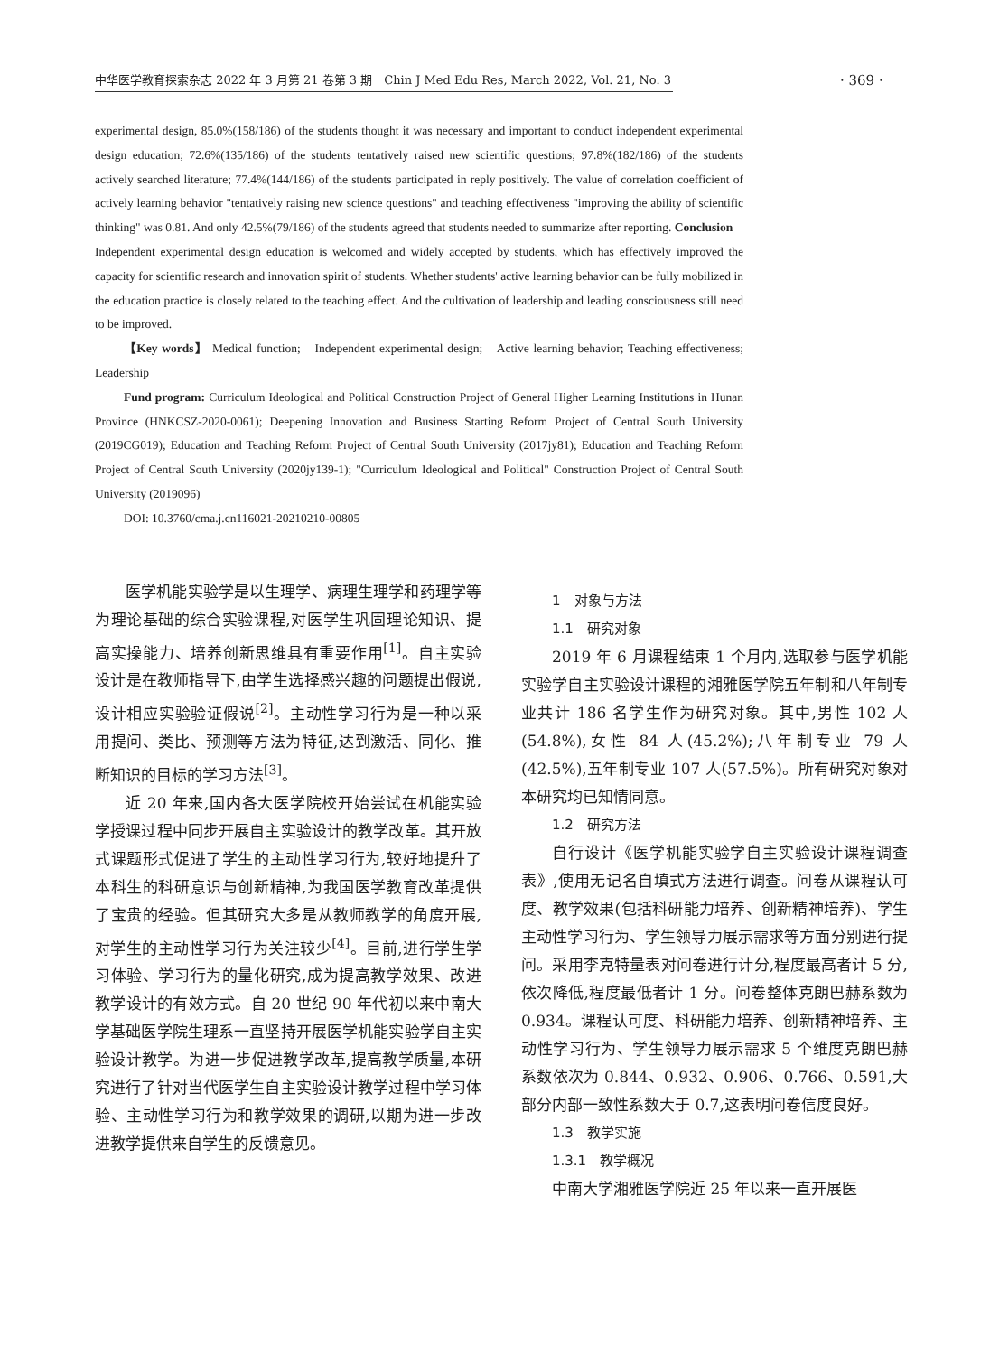中华医学教育探索杂志 2022 年 3 月第 21 卷第 3 期　Chin J Med Edu Res, March 2022, Vol. 21, No. 3
· 369 ·
experimental design, 85.0%(158/186) of the students thought it was necessary and important to conduct independent experimental design education; 72.6%(135/186) of the students tentatively raised new scientific questions; 97.8%(182/186) of the students actively searched literature; 77.4%(144/186) of the students participated in reply positively. The value of correlation coefficient of actively learning behavior "tentatively raising new science questions" and teaching effectiveness "improving the ability of scientific thinking" was 0.81. And only 42.5%(79/186) of the students agreed that students needed to summarize after reporting. Conclusion　Independent experimental design education is welcomed and widely accepted by students, which has effectively improved the capacity for scientific research and innovation spirit of students. Whether students' active learning behavior can be fully mobilized in the education practice is closely related to the teaching effect. And the cultivation of leadership and leading consciousness still need to be improved.
【Key words】 Medical function;　Independent experimental design;　Active learning behavior; Teaching effectiveness;　Leadership
Fund program: Curriculum Ideological and Political Construction Project of General Higher Learning Institutions in Hunan Province (HNKCSZ-2020-0061); Deepening Innovation and Business Starting Reform Project of Central South University (2019CG019); Education and Teaching Reform Project of Central South University (2017jy81); Education and Teaching Reform Project of Central South University (2020jy139-1); "Curriculum Ideological and Political" Construction Project of Central South University (2019096)
DOI: 10.3760/cma.j.cn116021-20210210-00805
医学机能实验学是以生理学、病理生理学和药理学等为理论基础的综合实验课程,对医学生巩固理论知识、提高实操能力、培养创新思维具有重要作用<sup>[1]</sup>。自主实验设计是在教师指导下,由学生选择感兴趣的问题提出假说,设计相应实验验证假说<sup>[2]</sup>。主动性学习行为是一种以采用提问、类比、预测等方法为特征,达到激活、同化、推断知识的目标的学习方法<sup>[3]</sup>。
近 20 年来,国内各大医学院校开始尝试在机能实验学授课过程中同步开展自主实验设计的教学改革。其开放式课题形式促进了学生的主动性学习行为,较好地提升了本科生的科研意识与创新精神,为我国医学教育改革提供了宝贵的经验。但其研究大多是从教师教学的角度开展,对学生的主动性学习行为关注较少<sup>[4]</sup>。目前,进行学生学习体验、学习行为的量化研究,成为提高教学效果、改进教学设计的有效方式。自 20 世纪 90 年代初以来中南大学基础医学院生理系一直坚持开展医学机能实验学自主实验设计教学。为进一步促进教学改革,提高教学质量,本研究进行了针对当代医学生自主实验设计教学过程中学习体验、主动性学习行为和教学效果的调研,以期为进一步改进教学提供来自学生的反馈意见。
1　对象与方法
1.1　研究对象
2019 年 6 月课程结束 1 个月内,选取参与医学机能实验学自主实验设计课程的湘雅医学院五年制和八年制专业共计 186 名学生作为研究对象。其中,男性 102 人(54.8%),女性 84 人(45.2%);八年制专业 79 人(42.5%),五年制专业 107 人(57.5%)。所有研究对象对本研究均已知情同意。
1.2　研究方法
自行设计《医学机能实验学自主实验设计课程调查表》,使用无记名自填式方法进行调查。问卷从课程认可度、教学效果(包括科研能力培养、创新精神培养)、学生主动性学习行为、学生领导力展示需求等方面分别进行提问。采用李克特量表对问卷进行计分,程度最高者计 5 分,依次降低,程度最低者计 1 分。问卷整体克朗巴赫系数为 0.934。课程认可度、科研能力培养、创新精神培养、主动性学习行为、学生领导力展示需求 5 个维度克朗巴赫系数依次为 0.844、0.932、0.906、0.766、0.591,大部分内部一致性系数大于 0.7,这表明问卷信度良好。
1.3　教学实施
1.3.1　教学概况
中南大学湘雅医学院近 25 年以来一直开展医